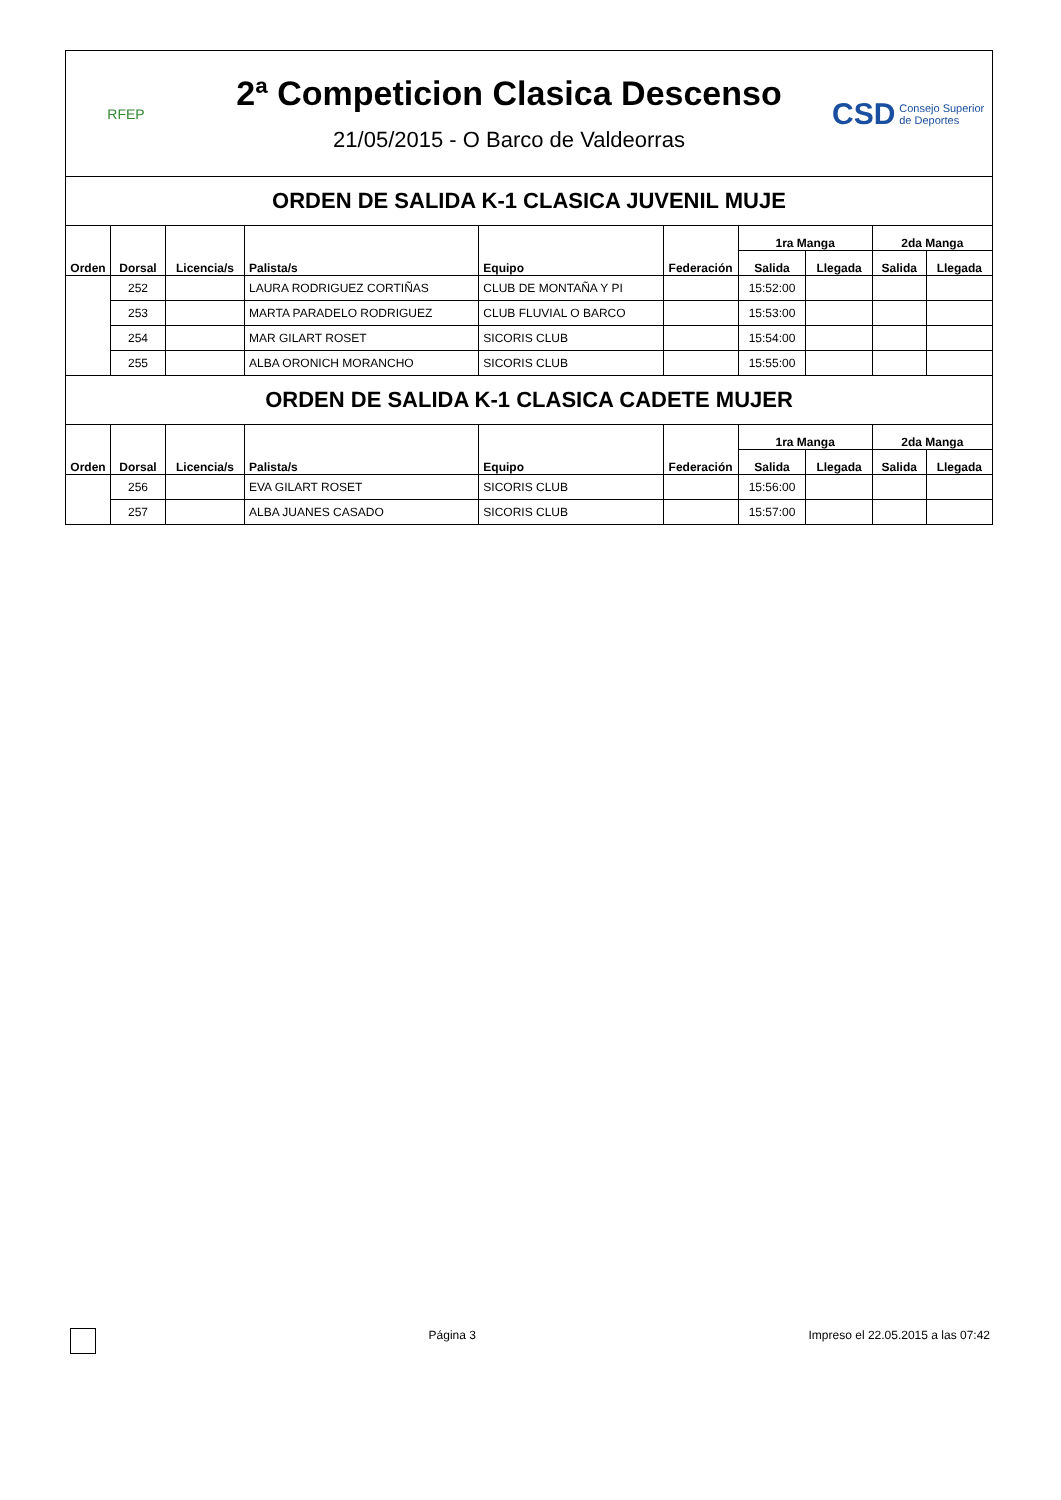RFEP
2ª Competicion Clasica Descenso
21/05/2015 - O Barco de Valdeorras
CSD Consejo Superior de Deportes
| ORDEN DE SALIDA K-1 CLASICA JUVENIL MUJE | | | | | | | | | |
| Orden | Dorsal | Licencia/s | Palista/s | Equipo | Federación | 1ra Manga | | 2da Manga | |
| | | | | | | Salida | Llegada | Salida | Llegada |
| | 252 | | LAURA RODRIGUEZ CORTIÑAS | CLUB DE MONTAÑA Y PI | | 15:52:00 | | | |
| | 253 | | MARTA PARADELO RODRIGUEZ | CLUB FLUVIAL O BARCO | | 15:53:00 | | | |
| | 254 | | MAR GILART ROSET | SICORIS CLUB | | 15:54:00 | | | |
| | 255 | | ALBA ORONICH MORANCHO | SICORIS CLUB | | 15:55:00 | | | |
| ORDEN DE SALIDA K-1 CLASICA CADETE MUJER | | | | | | | | | |
| Orden | Dorsal | Licencia/s | Palista/s | Equipo | Federación | 1ra Manga | | 2da Manga | |
| | | | | | | Salida | Llegada | Salida | Llegada |
| | 256 | | EVA GILART ROSET | SICORIS CLUB | | 15:56:00 | | | |
| | 257 | | ALBA JUANES CASADO | SICORIS CLUB | | 15:57:00 | | | |
Página 3 Impreso el 22.05.2015 a las 07:42